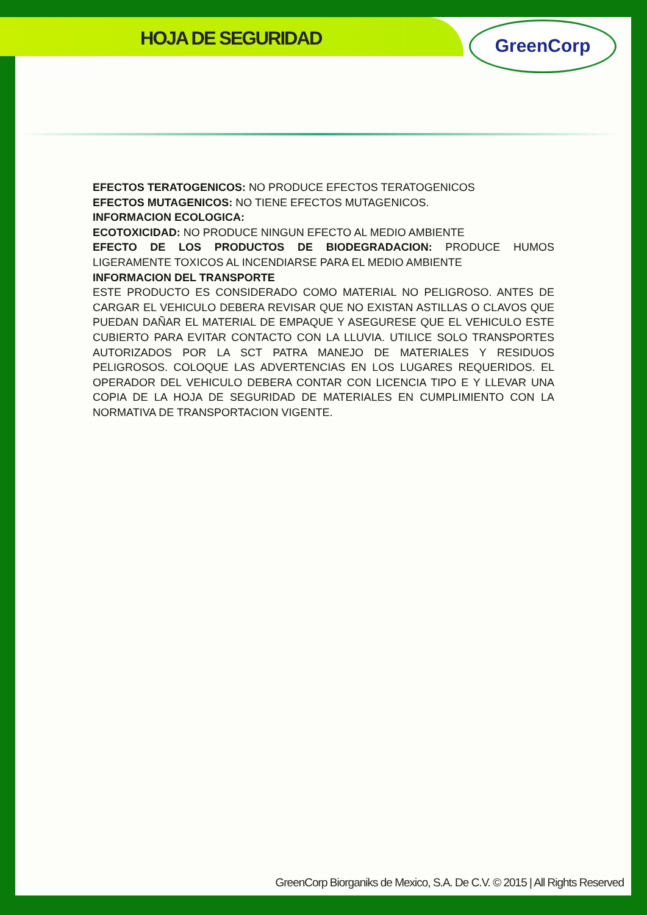HOJA DE SEGURIDAD
GreenCorp
EFECTOS TERATOGENICOS: NO PRODUCE EFECTOS TERATOGENICOS
EFECTOS MUTAGENICOS: NO TIENE EFECTOS MUTAGENICOS.
INFORMACION ECOLOGICA:
ECOTOXICIDAD: NO PRODUCE NINGUN EFECTO AL MEDIO AMBIENTE
EFECTO DE LOS PRODUCTOS DE BIODEGRADACION: PRODUCE HUMOS LIGERAMENTE TOXICOS AL INCENDIARSE PARA EL MEDIO AMBIENTE
INFORMACION DEL TRANSPORTE
ESTE PRODUCTO ES CONSIDERADO COMO MATERIAL NO PELIGROSO. ANTES DE CARGAR EL VEHICULO DEBERA REVISAR QUE NO EXISTAN ASTILLAS O CLAVOS QUE PUEDAN DAÑAR EL MATERIAL DE EMPAQUE Y ASEGURESE QUE EL VEHICULO ESTE CUBIERTO PARA EVITAR CONTACTO CON LA LLUVIA. UTILICE SOLO TRANSPORTES AUTORIZADOS POR LA SCT PATRA MANEJO DE MATERIALES Y RESIDUOS PELIGROSOS. COLOQUE LAS ADVERTENCIAS EN LOS LUGARES REQUERIDOS. EL OPERADOR DEL VEHICULO DEBERA CONTAR CON LICENCIA TIPO E Y LLEVAR UNA COPIA DE LA HOJA DE SEGURIDAD DE MATERIALES EN CUMPLIMIENTO CON LA NORMATIVA DE TRANSPORTACION VIGENTE.
GreenCorp Biorganiks de Mexico, S.A. De C.V. © 2015 | All Rights Reserved